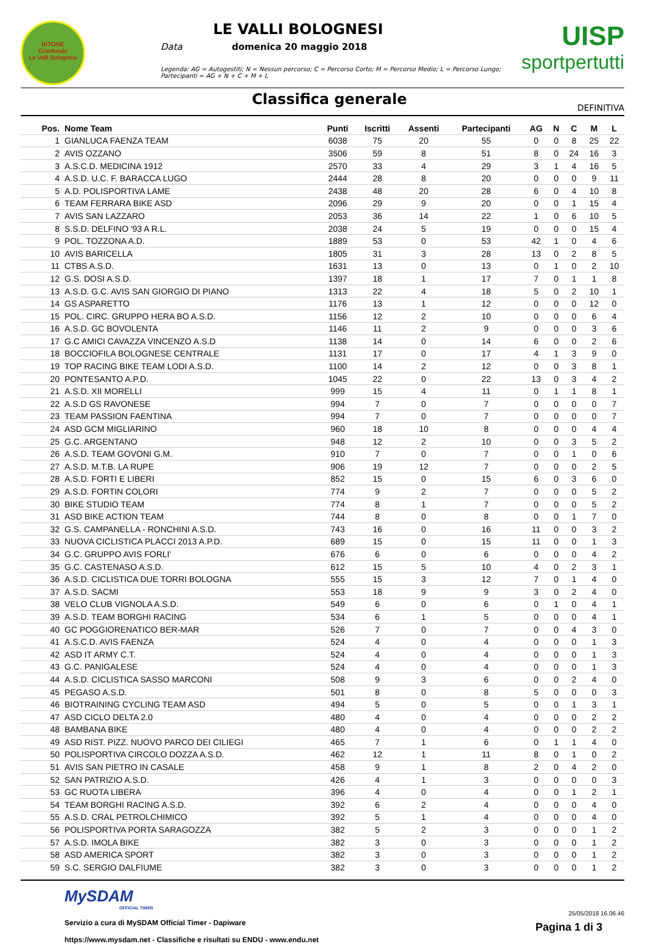BITONE
Granfondo
Le Valli Bolognesi
LE VALLI BOLOGNESI
Data domenica 20 maggio 2018
Legenda: AG = Autogestiti; N = Nessun percorso; C = Percorso Corto; M = Percorso Medio; L = Percorso Lungo; Partecipanti = AG + N + C + M + L
UISP
sportpertutti
Classifica generale
DEFINITIVA
| Pos. | Nome Team | Punti | Iscritti | Assenti | Partecipanti | AG | N | C | M | L |
| --- | --- | --- | --- | --- | --- | --- | --- | --- | --- | --- |
| 1 | GIANLUCA FAENZA TEAM | 6038 | 75 | 20 | 55 | 0 | 0 | 8 | 25 | 22 |
| 2 | AVIS OZZANO | 3506 | 59 | 8 | 51 | 8 | 0 | 24 | 16 | 3 |
| 3 | A.S.C.D. MEDICINA 1912 | 2570 | 33 | 4 | 29 | 3 | 1 | 4 | 16 | 5 |
| 4 | A.S.D. U.C. F. BARACCA LUGO | 2444 | 28 | 8 | 20 | 0 | 0 | 0 | 9 | 11 |
| 5 | A.D. POLISPORTIVA LAME | 2438 | 48 | 20 | 28 | 6 | 0 | 4 | 10 | 8 |
| 6 | TEAM FERRARA BIKE ASD | 2096 | 29 | 9 | 20 | 0 | 0 | 1 | 15 | 4 |
| 7 | AVIS SAN LAZZARO | 2053 | 36 | 14 | 22 | 1 | 0 | 6 | 10 | 5 |
| 8 | S.S.D. DELFINO '93 A R.L. | 2038 | 24 | 5 | 19 | 0 | 0 | 0 | 15 | 4 |
| 9 | POL. TOZZONA A.D. | 1889 | 53 | 0 | 53 | 42 | 1 | 0 | 4 | 6 |
| 10 | AVIS BARICELLA | 1805 | 31 | 3 | 28 | 13 | 0 | 2 | 8 | 5 |
| 11 | CTBS A.S.D. | 1631 | 13 | 0 | 13 | 0 | 1 | 0 | 2 | 10 |
| 12 | G.S. DOSI A.S.D. | 1397 | 18 | 1 | 17 | 7 | 0 | 1 | 1 | 8 |
| 13 | A.S.D. G.C. AVIS SAN GIORGIO DI PIANO | 1313 | 22 | 4 | 18 | 5 | 0 | 2 | 10 | 1 |
| 14 | GS ASPARETTO | 1176 | 13 | 1 | 12 | 0 | 0 | 0 | 12 | 0 |
| 15 | POL. CIRC. GRUPPO HERA BO A.S.D. | 1156 | 12 | 2 | 10 | 0 | 0 | 0 | 6 | 4 |
| 16 | A.S.D. GC BOVOLENTA | 1146 | 11 | 2 | 9 | 0 | 0 | 0 | 3 | 6 |
| 17 | G.C AMICI CAVAZZA VINCENZO A.S.D | 1138 | 14 | 0 | 14 | 6 | 0 | 0 | 2 | 6 |
| 18 | BOCCIOFILA BOLOGNESE CENTRALE | 1131 | 17 | 0 | 17 | 4 | 1 | 3 | 9 | 0 |
| 19 | TOP RACING BIKE TEAM LODI A.S.D. | 1100 | 14 | 2 | 12 | 0 | 0 | 3 | 8 | 1 |
| 20 | PONTESANTO A.P.D. | 1045 | 22 | 0 | 22 | 13 | 0 | 3 | 4 | 2 |
| 21 | A.S.D. XII MORELLI | 999 | 15 | 4 | 11 | 0 | 1 | 1 | 8 | 1 |
| 22 | A.S.D GS RAVONESE | 994 | 7 | 0 | 7 | 0 | 0 | 0 | 0 | 7 |
| 23 | TEAM PASSION FAENTINA | 994 | 7 | 0 | 7 | 0 | 0 | 0 | 0 | 7 |
| 24 | ASD GCM MIGLIARINO | 960 | 18 | 10 | 8 | 0 | 0 | 0 | 4 | 4 |
| 25 | G.C. ARGENTANO | 948 | 12 | 2 | 10 | 0 | 0 | 3 | 5 | 2 |
| 26 | A.S.D. TEAM GOVONI G.M. | 910 | 7 | 0 | 7 | 0 | 0 | 1 | 0 | 6 |
| 27 | A.S.D. M.T.B. LA RUPE | 906 | 19 | 12 | 7 | 0 | 0 | 0 | 2 | 5 |
| 28 | A.S.D. FORTI E LIBERI | 852 | 15 | 0 | 15 | 6 | 0 | 3 | 6 | 0 |
| 29 | A.S.D. FORTIN COLORI | 774 | 9 | 2 | 7 | 0 | 0 | 0 | 5 | 2 |
| 30 | BIKE STUDIO TEAM | 774 | 8 | 1 | 7 | 0 | 0 | 0 | 5 | 2 |
| 31 | ASD BIKE ACTION TEAM | 744 | 8 | 0 | 8 | 0 | 0 | 1 | 7 | 0 |
| 32 | G.S. CAMPANELLA - RONCHINI A.S.D. | 743 | 16 | 0 | 16 | 11 | 0 | 0 | 3 | 2 |
| 33 | NUOVA CICLISTICA PLACCI 2013 A.P.D. | 689 | 15 | 0 | 15 | 11 | 0 | 0 | 1 | 3 |
| 34 | G.C. GRUPPO AVIS FORLI' | 676 | 6 | 0 | 6 | 0 | 0 | 0 | 4 | 2 |
| 35 | G.C. CASTENASO A.S.D. | 612 | 15 | 5 | 10 | 4 | 0 | 2 | 3 | 1 |
| 36 | A.S.D. CICLISTICA DUE TORRI BOLOGNA | 555 | 15 | 3 | 12 | 7 | 0 | 1 | 4 | 0 |
| 37 | A.S.D. SACMI | 553 | 18 | 9 | 9 | 3 | 0 | 2 | 4 | 0 |
| 38 | VELO CLUB VIGNOLA A.S.D. | 549 | 6 | 0 | 6 | 0 | 1 | 0 | 4 | 1 |
| 39 | A.S.D. TEAM BORGHI RACING | 534 | 6 | 1 | 5 | 0 | 0 | 0 | 4 | 1 |
| 40 | GC POGGIORENATICO BER-MAR | 526 | 7 | 0 | 7 | 0 | 0 | 4 | 3 | 0 |
| 41 | A.S.C.D. AVIS FAENZA | 524 | 4 | 0 | 4 | 0 | 0 | 0 | 1 | 3 |
| 42 | ASD IT ARMY C.T. | 524 | 4 | 0 | 4 | 0 | 0 | 0 | 1 | 3 |
| 43 | G.C. PANIGALESE | 524 | 4 | 0 | 4 | 0 | 0 | 0 | 1 | 3 |
| 44 | A.S.D. CICLISTICA SASSO MARCONI | 508 | 9 | 3 | 6 | 0 | 0 | 2 | 4 | 0 |
| 45 | PEGASO A.S.D. | 501 | 8 | 0 | 8 | 5 | 0 | 0 | 0 | 3 |
| 46 | BIOTRAINING CYCLING TEAM ASD | 494 | 5 | 0 | 5 | 0 | 0 | 1 | 3 | 1 |
| 47 | ASD CICLO DELTA 2.0 | 480 | 4 | 0 | 4 | 0 | 0 | 0 | 2 | 2 |
| 48 | BAMBANA BIKE | 480 | 4 | 0 | 4 | 0 | 0 | 0 | 2 | 2 |
| 49 | ASD RIST. PIZZ. NUOVO PARCO DEI CILIEGI | 465 | 7 | 1 | 6 | 0 | 1 | 1 | 4 | 0 |
| 50 | POLISPORTIVA CIRCOLO DOZZA A.S.D. | 462 | 12 | 1 | 11 | 8 | 0 | 1 | 0 | 2 |
| 51 | AVIS SAN PIETRO IN CASALE | 458 | 9 | 1 | 8 | 2 | 0 | 4 | 2 | 0 |
| 52 | SAN PATRIZIO A.S.D. | 426 | 4 | 1 | 3 | 0 | 0 | 0 | 0 | 3 |
| 53 | GC RUOTA LIBERA | 396 | 4 | 0 | 4 | 0 | 0 | 1 | 2 | 1 |
| 54 | TEAM BORGHI RACING A.S.D. | 392 | 6 | 2 | 4 | 0 | 0 | 0 | 4 | 0 |
| 55 | A.S.D. CRAL PETROLCHIMICO | 392 | 5 | 1 | 4 | 0 | 0 | 0 | 4 | 0 |
| 56 | POLISPORTIVA PORTA SARAGOZZA | 382 | 5 | 2 | 3 | 0 | 0 | 0 | 1 | 2 |
| 57 | A.S.D. IMOLA BIKE | 382 | 3 | 0 | 3 | 0 | 0 | 0 | 1 | 2 |
| 58 | ASD AMERICA SPORT | 382 | 3 | 0 | 3 | 0 | 0 | 0 | 1 | 2 |
| 59 | S.C. SERGIO DALFIUME | 382 | 3 | 0 | 3 | 0 | 0 | 0 | 1 | 2 |
MySDAM
OFFICIAL TIMER
Servizio a cura di MySDAM Official Timer - Dapiware
https://www.mysdam.net - Classifiche e risultati su ENDU - www.endu.net
25/05/2018 16.06.46
Pagina 1 di 3